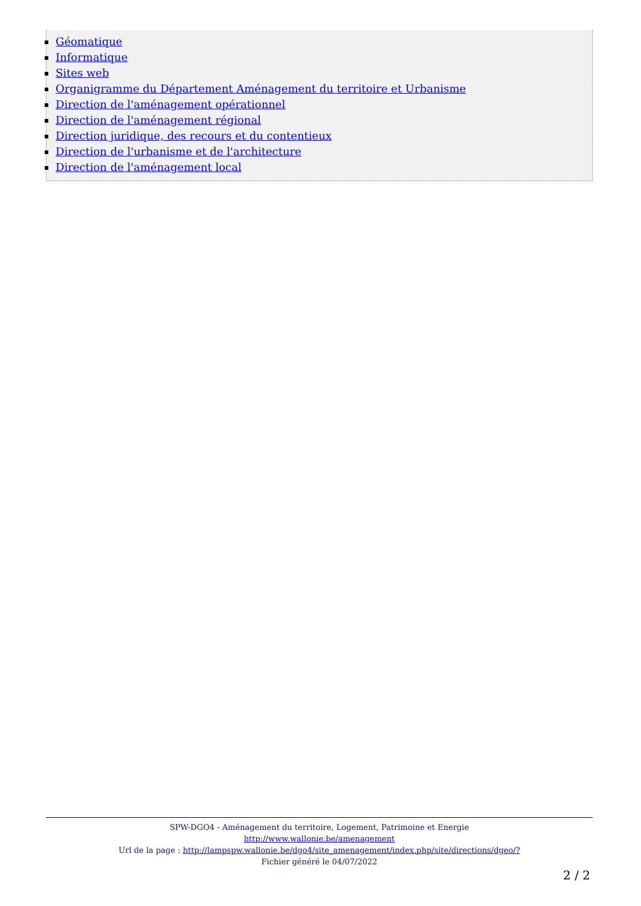Géomatique
Informatique
Sites web
Organigramme du Département Aménagement du territoire et Urbanisme
Direction de l'aménagement opérationnel
Direction de l'aménagement régional
Direction juridique, des recours et du contentieux
Direction de l'urbanisme et de l'architecture
Direction de l'aménagement local
SPW-DGO4 - Aménagement du territoire, Logement, Patrimoine et Energie
http://www.wallonie.be/amenagement
Url de la page : http://lampspw.wallonie.be/dgo4/site_amenagement/index.php/site/directions/dgeo/?
Fichier généré le 04/07/2022
2 / 2